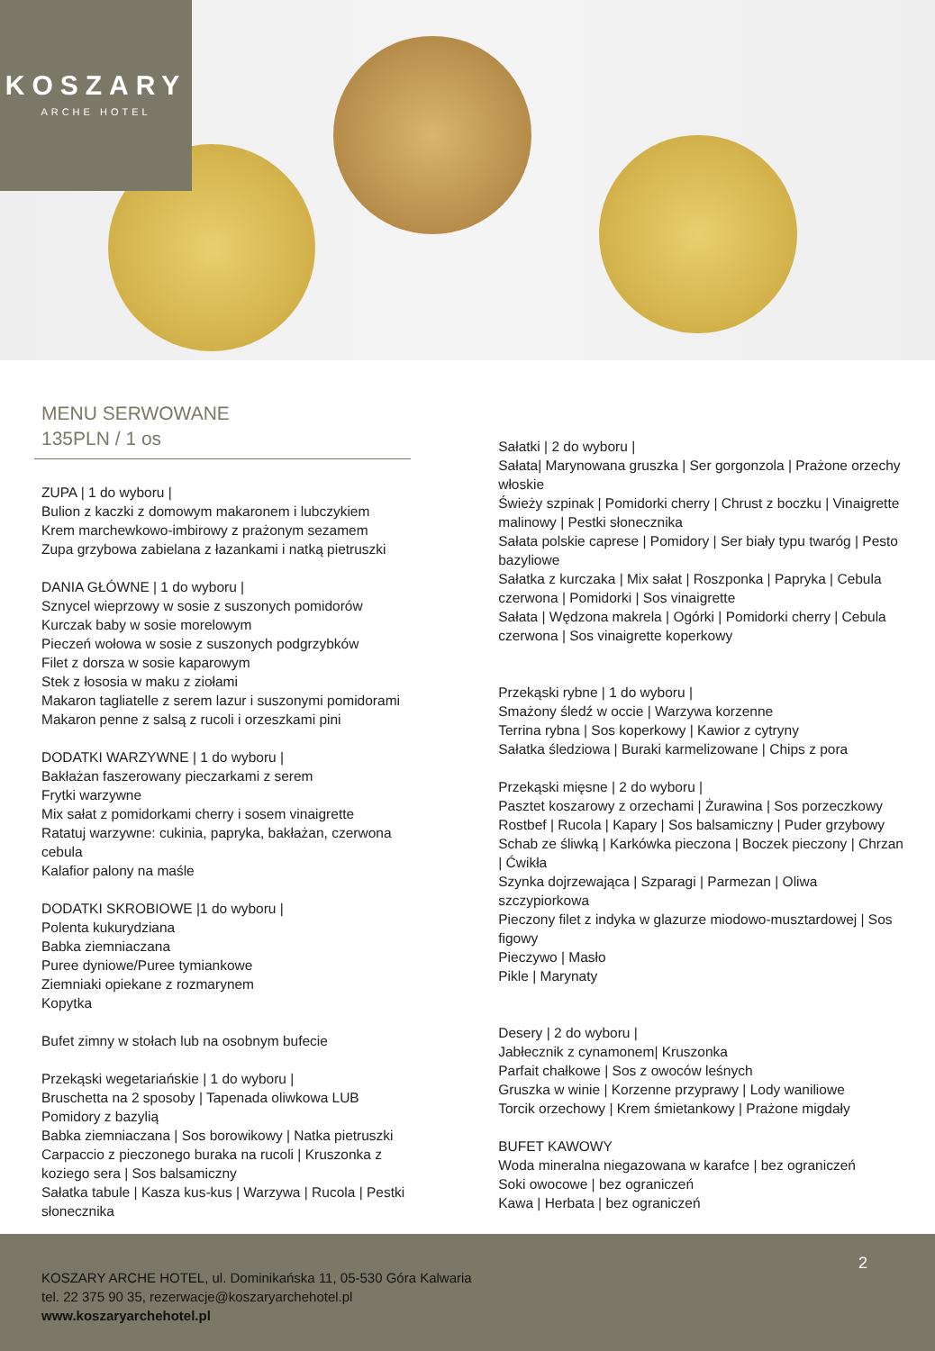KOSZARY
ARCHE HOTEL
MENU SERWOWANE
135PLN / 1 os
ZUPA | 1 do wyboru |
Bulion z kaczki z domowym makaronem i lubczykiem
Krem marchewkowo-imbirowy z prażonym sezamem
Zupa grzybowa zabielana z łazankami i natką pietruszki
DANIA GŁÓWNE | 1 do wyboru |
Sznycel wieprzowy w sosie z suszonych pomidorów
Kurczak baby w sosie morelowym
Pieczeń wołowa w sosie z suszonych podgrzybków
Filet z dorsza w sosie kaparowym
Stek z łososia w maku z ziołami
Makaron tagliatelle z serem lazur i suszonymi pomidorami
Makaron penne z salsą z rucoli i orzeszkami pini
DODATKI WARZYWNE | 1 do wyboru |
Bakłażan faszerowany pieczarkami z serem
Frytki warzywne
Mix sałat z pomidorkami cherry i sosem vinaigrette
Ratatuj warzywne: cukinia, papryka, bakłażan, czerwona cebula
Kalafior palony na maśle
DODATKI SKROBIOWE |1 do wyboru |
Polenta kukurydziana
Babka ziemniaczana
Puree dyniowe/Puree tymiankowe
Ziemniaki opiekane z rozmarynem
Kopytka
Bufet zimny w stołach lub na osobnym bufecie
Przekąski wegetariańskie | 1 do wyboru |
Bruschetta na 2 sposoby | Tapenada oliwkowa LUB Pomidory z bazylią
Babka ziemniaczana | Sos borowikowy | Natka pietruszki
Carpaccio z pieczonego buraka na rucoli | Kruszonka z koziego sera | Sos balsamiczny
Sałatka tabule | Kasza kus-kus | Warzywa | Rucola | Pestki słonecznika
Sałatki | 2 do wyboru |
Sałata| Marynowana gruszka | Ser gorgonzola | Prażone orzechy włoskie
Świeży szpinak | Pomidorki cherry | Chrust z boczku | Vinaigrette malinowy | Pestki słonecznika
Sałata polskie caprese | Pomidory | Ser biały typu twaróg | Pesto bazyliowe
Sałatka z kurczaka | Mix sałat | Roszponka | Papryka | Cebula czerwona | Pomidorki | Sos vinaigrette
Sałata | Wędzona makrela | Ogórki | Pomidorki cherry | Cebula czerwona | Sos vinaigrette koperkowy
Przekąski rybne | 1 do wyboru |
Smażony śledź w occie | Warzywa korzenne
Terrina rybna | Sos koperkowy | Kawior z cytryny
Sałatka śledziowa | Buraki karmelizowane | Chips z pora
Przekąski mięsne | 2 do wyboru |
Pasztet koszarowy z orzechami | Żurawina | Sos porzeczkowy
Rostbef | Rucola | Kapary | Sos balsamiczny | Puder grzybowy
Schab ze śliwką | Karkówka pieczona | Boczek pieczony | Chrzan | Ćwikła
Szynka dojrzewająca | Szparagi | Parmezan | Oliwa szczypiorkowa
Pieczony filet z indyka w glazurze miodowo-musztardowej | Sos figowy
Pieczywo | Masło
Pikle | Marynaty
Desery | 2 do wyboru |
Jabłecznik z cynamonem| Kruszonka
Parfait chałkowe | Sos z owoców leśnych
Gruszka w winie | Korzenne przyprawy | Lody waniliowe
Torcik orzechowy | Krem śmietankowy | Prażone migdały
BUFET KAWOWY
Woda mineralna niegazowana w karafce | bez ograniczeń
Soki owocowe | bez ograniczeń
Kawa | Herbata | bez ograniczeń
KOSZARY ARCHE HOTEL, ul. Dominikańska 11, 05-530 Góra Kalwaria
tel. 22 375 90 35, rezerwacje@koszaryarchehotel.pl
www.koszaryarchehotel.pl
2